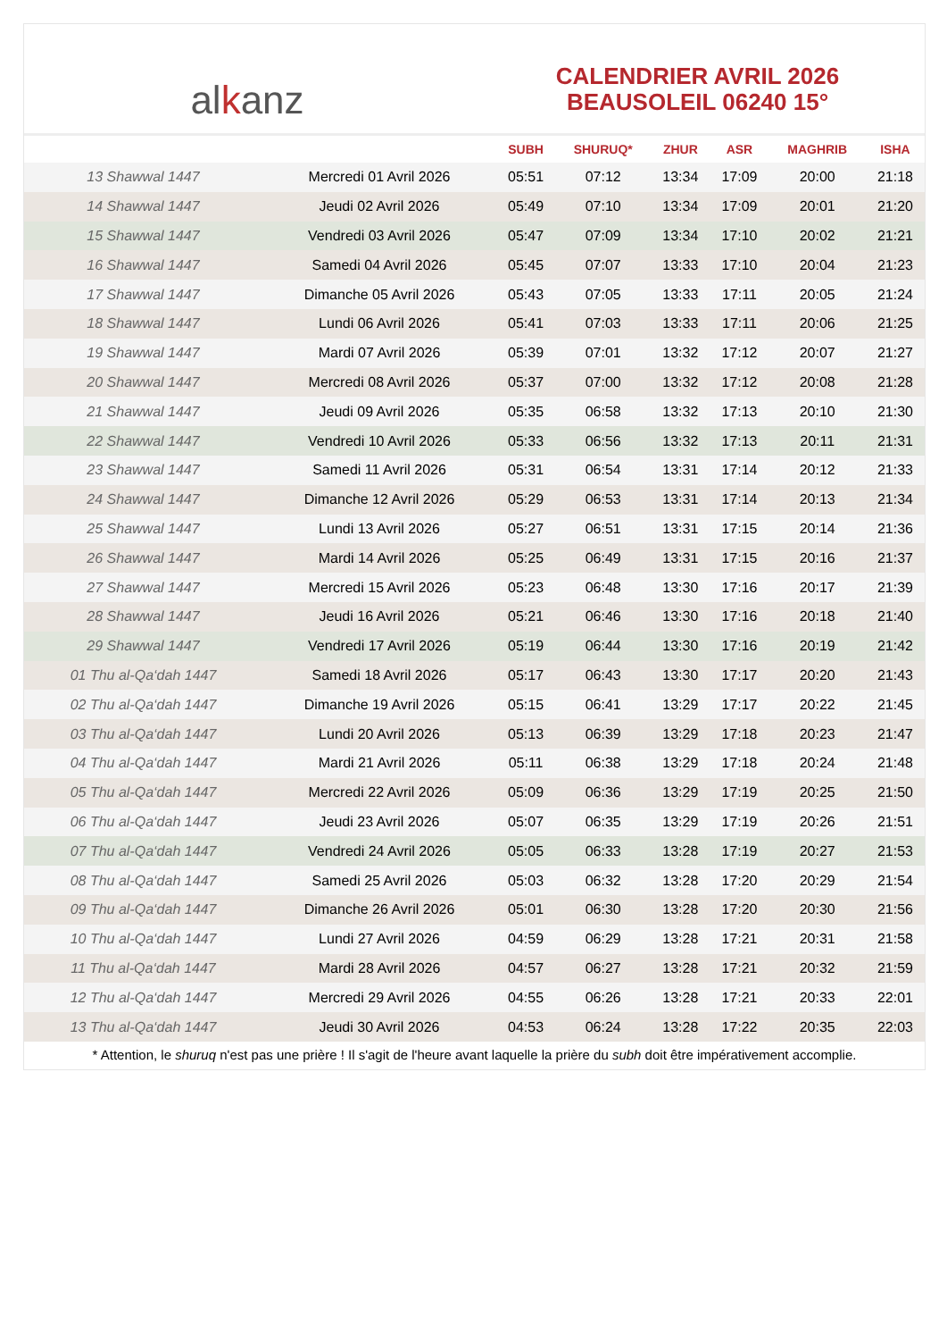alkanz
CALENDRIER AVRIL 2026
BEAUSOLEIL 06240 15°
| | | SUBH | SHURUQ* | ZHUR | ASR | MAGHRIB | ISHA |
| --- | --- | --- | --- | --- | --- | --- | --- |
| 13 Shawwal 1447 | Mercredi 01 Avril 2026 | 05:51 | 07:12 | 13:34 | 17:09 | 20:00 | 21:18 |
| 14 Shawwal 1447 | Jeudi 02 Avril 2026 | 05:49 | 07:10 | 13:34 | 17:09 | 20:01 | 21:20 |
| 15 Shawwal 1447 | Vendredi 03 Avril 2026 | 05:47 | 07:09 | 13:34 | 17:10 | 20:02 | 21:21 |
| 16 Shawwal 1447 | Samedi 04 Avril 2026 | 05:45 | 07:07 | 13:33 | 17:10 | 20:04 | 21:23 |
| 17 Shawwal 1447 | Dimanche 05 Avril 2026 | 05:43 | 07:05 | 13:33 | 17:11 | 20:05 | 21:24 |
| 18 Shawwal 1447 | Lundi 06 Avril 2026 | 05:41 | 07:03 | 13:33 | 17:11 | 20:06 | 21:25 |
| 19 Shawwal 1447 | Mardi 07 Avril 2026 | 05:39 | 07:01 | 13:32 | 17:12 | 20:07 | 21:27 |
| 20 Shawwal 1447 | Mercredi 08 Avril 2026 | 05:37 | 07:00 | 13:32 | 17:12 | 20:08 | 21:28 |
| 21 Shawwal 1447 | Jeudi 09 Avril 2026 | 05:35 | 06:58 | 13:32 | 17:13 | 20:10 | 21:30 |
| 22 Shawwal 1447 | Vendredi 10 Avril 2026 | 05:33 | 06:56 | 13:32 | 17:13 | 20:11 | 21:31 |
| 23 Shawwal 1447 | Samedi 11 Avril 2026 | 05:31 | 06:54 | 13:31 | 17:14 | 20:12 | 21:33 |
| 24 Shawwal 1447 | Dimanche 12 Avril 2026 | 05:29 | 06:53 | 13:31 | 17:14 | 20:13 | 21:34 |
| 25 Shawwal 1447 | Lundi 13 Avril 2026 | 05:27 | 06:51 | 13:31 | 17:15 | 20:14 | 21:36 |
| 26 Shawwal 1447 | Mardi 14 Avril 2026 | 05:25 | 06:49 | 13:31 | 17:15 | 20:16 | 21:37 |
| 27 Shawwal 1447 | Mercredi 15 Avril 2026 | 05:23 | 06:48 | 13:30 | 17:16 | 20:17 | 21:39 |
| 28 Shawwal 1447 | Jeudi 16 Avril 2026 | 05:21 | 06:46 | 13:30 | 17:16 | 20:18 | 21:40 |
| 29 Shawwal 1447 | Vendredi 17 Avril 2026 | 05:19 | 06:44 | 13:30 | 17:16 | 20:19 | 21:42 |
| 01 Thu al-Qa‘dah 1447 | Samedi 18 Avril 2026 | 05:17 | 06:43 | 13:30 | 17:17 | 20:20 | 21:43 |
| 02 Thu al-Qa‘dah 1447 | Dimanche 19 Avril 2026 | 05:15 | 06:41 | 13:29 | 17:17 | 20:22 | 21:45 |
| 03 Thu al-Qa‘dah 1447 | Lundi 20 Avril 2026 | 05:13 | 06:39 | 13:29 | 17:18 | 20:23 | 21:47 |
| 04 Thu al-Qa‘dah 1447 | Mardi 21 Avril 2026 | 05:11 | 06:38 | 13:29 | 17:18 | 20:24 | 21:48 |
| 05 Thu al-Qa‘dah 1447 | Mercredi 22 Avril 2026 | 05:09 | 06:36 | 13:29 | 17:19 | 20:25 | 21:50 |
| 06 Thu al-Qa‘dah 1447 | Jeudi 23 Avril 2026 | 05:07 | 06:35 | 13:29 | 17:19 | 20:26 | 21:51 |
| 07 Thu al-Qa‘dah 1447 | Vendredi 24 Avril 2026 | 05:05 | 06:33 | 13:28 | 17:19 | 20:27 | 21:53 |
| 08 Thu al-Qa‘dah 1447 | Samedi 25 Avril 2026 | 05:03 | 06:32 | 13:28 | 17:20 | 20:29 | 21:54 |
| 09 Thu al-Qa‘dah 1447 | Dimanche 26 Avril 2026 | 05:01 | 06:30 | 13:28 | 17:20 | 20:30 | 21:56 |
| 10 Thu al-Qa‘dah 1447 | Lundi 27 Avril 2026 | 04:59 | 06:29 | 13:28 | 17:21 | 20:31 | 21:58 |
| 11 Thu al-Qa‘dah 1447 | Mardi 28 Avril 2026 | 04:57 | 06:27 | 13:28 | 17:21 | 20:32 | 21:59 |
| 12 Thu al-Qa‘dah 1447 | Mercredi 29 Avril 2026 | 04:55 | 06:26 | 13:28 | 17:21 | 20:33 | 22:01 |
| 13 Thu al-Qa‘dah 1447 | Jeudi 30 Avril 2026 | 04:53 | 06:24 | 13:28 | 17:22 | 20:35 | 22:03 |
* Attention, le shuruq n'est pas une prière ! Il s'agit de l'heure avant laquelle la prière du subh doit être impérativement accomplie.